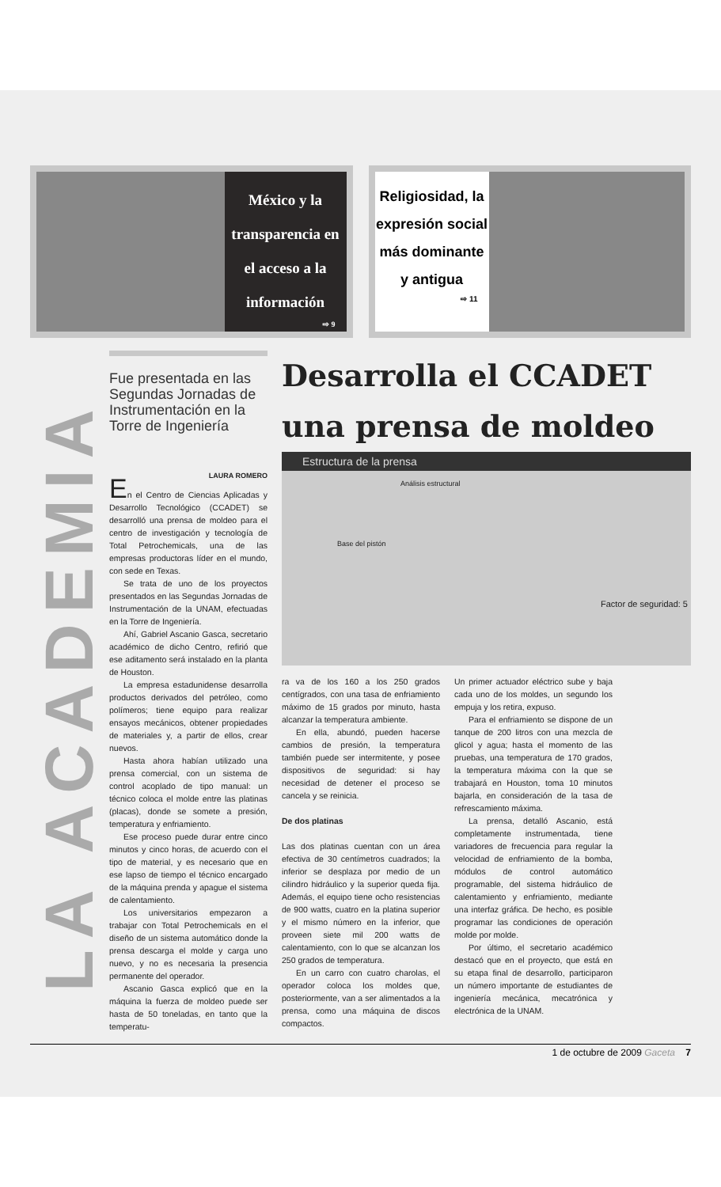México y la transparencia en el acceso a la información
⇨ 9
Religiosidad, la expresión social más dominante y antigua
⇨ 11
LA ACADEMIA
Fue presentada en las Segundas Jornadas de Instrumentación en la Torre de Ingeniería
Desarrolla el CCADET una prensa de moldeo
LAURA ROMERO
En el Centro de Ciencias Aplicadas y Desarrollo Tecnológico (CCADET) se desarrolló una prensa de moldeo para el centro de investigación y tecnología de Total Petrochemicals, una de las empresas productoras líder en el mundo, con sede en Texas.
Se trata de uno de los proyectos presentados en las Segundas Jornadas de Instrumentación de la UNAM, efectuadas en la Torre de Ingeniería.
Ahí, Gabriel Ascanio Gasca, secretario académico de dicho Centro, refirió que ese aditamento será instalado en la planta de Houston.
La empresa estadunidense desarrolla productos derivados del petróleo, como polímeros; tiene equipo para realizar ensayos mecánicos, obtener propiedades de materiales y, a partir de ellos, crear nuevos.
Hasta ahora habían utilizado una prensa comercial, con un sistema de control acoplado de tipo manual: un técnico coloca el molde entre las platinas (placas), donde se somete a presión, temperatura y enfriamiento.
Ese proceso puede durar entre cinco minutos y cinco horas, de acuerdo con el tipo de material, y es necesario que en ese lapso de tiempo el técnico encargado de la máquina prenda y apague el sistema de calentamiento.
Los universitarios empezaron a trabajar con Total Petrochemicals en el diseño de un sistema automático donde la prensa descarga el molde y carga uno nuevo, y no es necesaria la presencia permanente del operador.
Ascanio Gasca explicó que en la máquina la fuerza de moldeo puede ser hasta de 50 toneladas, en tanto que la temperatu-
Estructura de la prensa
Análisis estructural
Base del pistón
Factor de seguridad: 5
ra va de los 160 a los 250 grados centígrados, con una tasa de enfriamiento máximo de 15 grados por minuto, hasta alcanzar la temperatura ambiente.
En ella, abundó, pueden hacerse cambios de presión, la temperatura también puede ser intermitente, y posee dispositivos de seguridad: si hay necesidad de detener el proceso se cancela y se reinicia.
De dos platinas
Las dos platinas cuentan con un área efectiva de 30 centímetros cuadrados; la inferior se desplaza por medio de un cilindro hidráulico y la superior queda fija. Además, el equipo tiene ocho resistencias de 900 watts, cuatro en la platina superior y el mismo número en la inferior, que proveen siete mil 200 watts de calentamiento, con lo que se alcanzan los 250 grados de temperatura.
En un carro con cuatro charolas, el operador coloca los moldes que, posteriormente, van a ser alimentados a la prensa, como una máquina de discos compactos.
Un primer actuador eléctrico sube y baja cada uno de los moldes, un segundo los empuja y los retira, expuso.
Para el enfriamiento se dispone de un tanque de 200 litros con una mezcla de glicol y agua; hasta el momento de las pruebas, una temperatura de 170 grados, la temperatura máxima con la que se trabajará en Houston, toma 10 minutos bajarla, en consideración de la tasa de refrescamiento máxima.
La prensa, detalló Ascanio, está completamente instrumentada, tiene variadores de frecuencia para regular la velocidad de enfriamiento de la bomba, módulos de control automático programable, del sistema hidráulico de calentamiento y enfriamiento, mediante una interfaz gráfica. De hecho, es posible programar las condiciones de operación molde por molde.
Por último, el secretario académico destacó que en el proyecto, que está en su etapa final de desarrollo, participaron un número importante de estudiantes de ingeniería mecánica, mecatrónica y electrónica de la UNAM.
1 de octubre de 2009 Gaceta 7